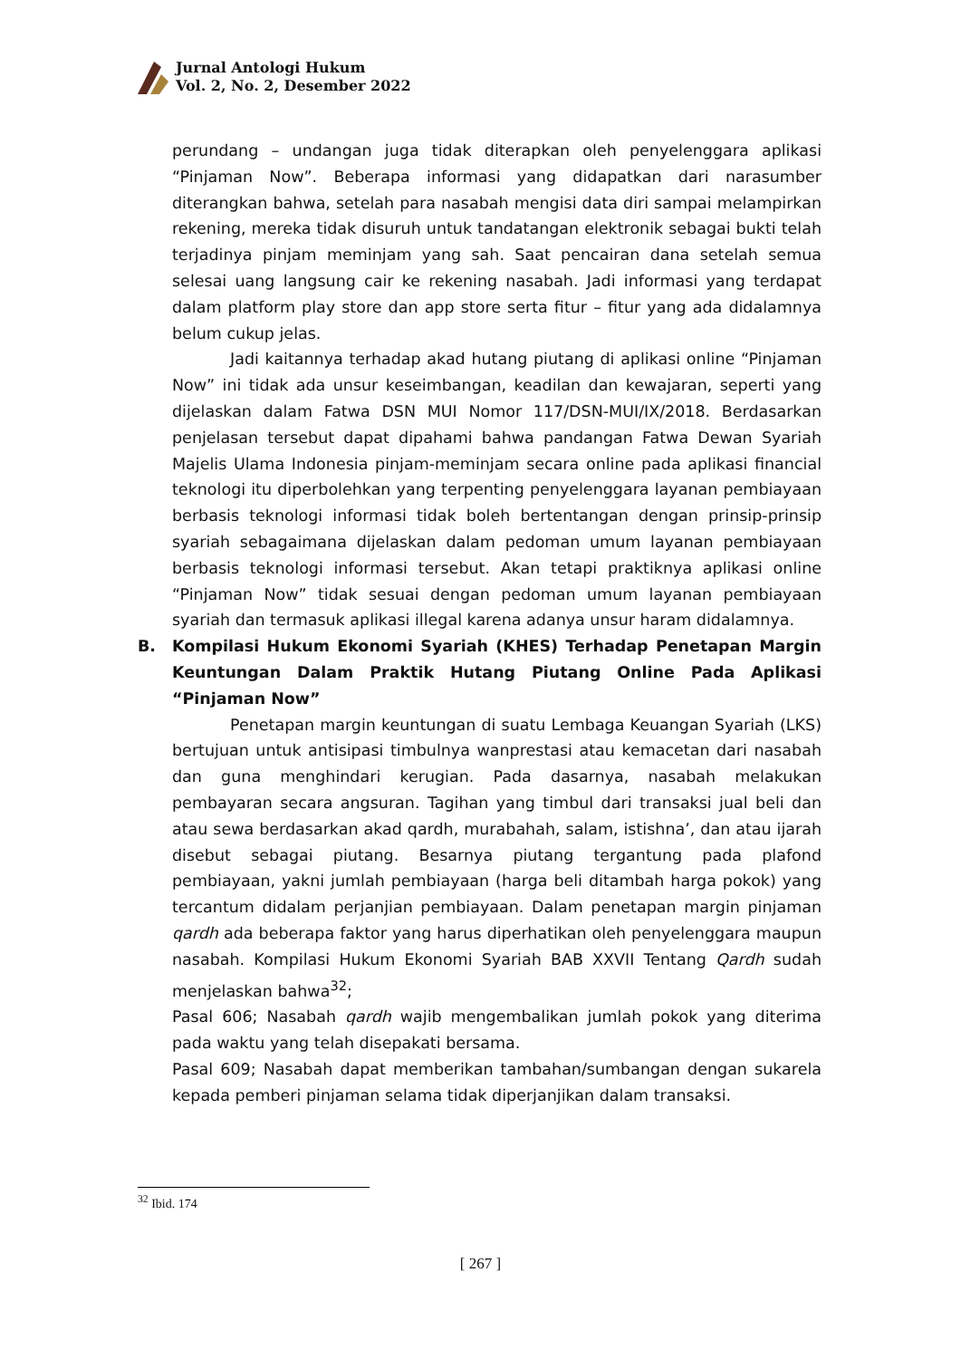Jurnal Antologi Hukum
Vol. 2, No. 2, Desember 2022
perundang – undangan juga tidak diterapkan oleh penyelenggara aplikasi “Pinjaman Now”. Beberapa informasi yang didapatkan dari narasumber diterangkan bahwa, setelah para nasabah mengisi data diri sampai melampirkan rekening, mereka tidak disuruh untuk tandatangan elektronik sebagai bukti telah terjadinya pinjam meminjam yang sah. Saat pencairan dana setelah semua selesai uang langsung cair ke rekening nasabah. Jadi informasi yang terdapat dalam platform play store dan app store serta fitur – fitur yang ada didalamnya belum cukup jelas.
Jadi kaitannya terhadap akad hutang piutang di aplikasi online “Pinjaman Now” ini tidak ada unsur keseimbangan, keadilan dan kewajaran, seperti yang dijelaskan dalam Fatwa DSN MUI Nomor 117/DSN-MUI/IX/2018. Berdasarkan penjelasan tersebut dapat dipahami bahwa pandangan Fatwa Dewan Syariah Majelis Ulama Indonesia pinjam-meminjam secara online pada aplikasi financial teknologi itu diperbolehkan yang terpenting penyelenggara layanan pembiayaan berbasis teknologi informasi tidak boleh bertentangan dengan prinsip-prinsip syariah sebagaimana dijelaskan dalam pedoman umum layanan pembiayaan berbasis teknologi informasi tersebut. Akan tetapi praktiknya aplikasi online “Pinjaman Now” tidak sesuai dengan pedoman umum layanan pembiayaan syariah dan termasuk aplikasi illegal karena adanya unsur haram didalamnya.
B. Kompilasi Hukum Ekonomi Syariah (KHES) Terhadap Penetapan Margin Keuntungan Dalam Praktik Hutang Piutang Online Pada Aplikasi “Pinjaman Now”
Penetapan margin keuntungan di suatu Lembaga Keuangan Syariah (LKS) bertujuan untuk antisipasi timbulnya wanprestasi atau kemacetan dari nasabah dan guna menghindari kerugian. Pada dasarnya, nasabah melakukan pembayaran secara angsuran. Tagihan yang timbul dari transaksi jual beli dan atau sewa berdasarkan akad qardh, murabahah, salam, istishna’, dan atau ijarah disebut sebagai piutang. Besarnya piutang tergantung pada plafond pembiayaan, yakni jumlah pembiayaan (harga beli ditambah harga pokok) yang tercantum didalam perjanjian pembiayaan. Dalam penetapan margin pinjaman qardh ada beberapa faktor yang harus diperhatikan oleh penyelenggara maupun nasabah. Kompilasi Hukum Ekonomi Syariah BAB XXVII Tentang Qardh sudah menjelaskan bahwa<sup>32</sup>;
Pasal 606; Nasabah qardh wajib mengembalikan jumlah pokok yang diterima pada waktu yang telah disepakati bersama.
Pasal 609; Nasabah dapat memberikan tambahan/sumbangan dengan sukarela kepada pemberi pinjaman selama tidak diperjanjikan dalam transaksi.
<sup>32</sup> Ibid. 174
[ 267 ]